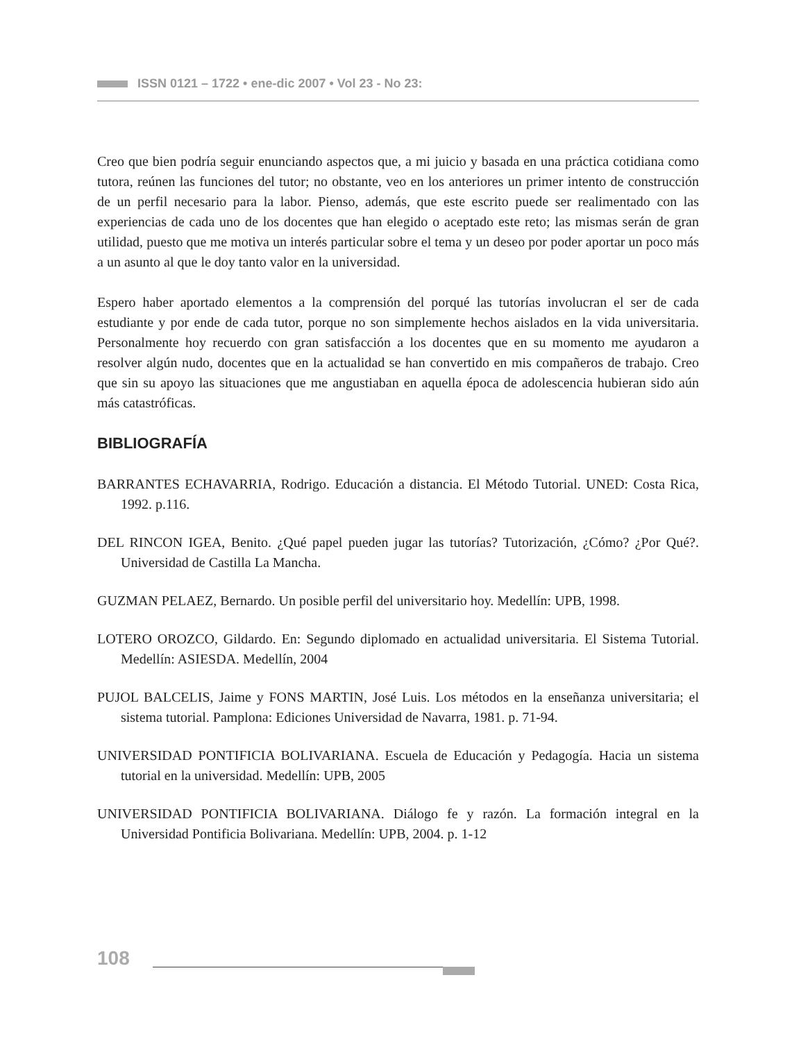ISSN 0121 – 1722 • ene-dic 2007 • Vol 23 - No 23:
Creo que bien podría seguir enunciando aspectos que, a mi juicio y basada en una práctica cotidiana como tutora, reúnen las funciones del tutor; no obstante, veo en los anteriores un primer intento de construcción de un perfil necesario para la labor. Pienso, además, que este escrito puede ser realimentado con las experiencias de cada uno de los docentes que han elegido o aceptado este reto; las mismas serán de gran utilidad, puesto que me motiva un interés particular sobre el tema y un deseo por poder aportar un poco más a un asunto al que le doy tanto valor en la universidad.
Espero haber aportado elementos a la comprensión del porqué las tutorías involucran el ser de cada estudiante y por ende de cada tutor, porque no son simplemente hechos aislados en la vida universitaria. Personalmente hoy recuerdo con gran satisfacción a los docentes que en su momento me ayudaron a resolver algún nudo, docentes que en la actualidad se han convertido en mis compañeros de trabajo. Creo que sin su apoyo las situaciones que me angustiaban en aquella época de adolescencia hubieran sido aún más catastróficas.
BIBLIOGRAFÍA
BARRANTES ECHAVARRIA, Rodrigo. Educación a distancia. El Método Tutorial. UNED: Costa Rica, 1992. p.116.
DEL RINCON IGEA, Benito. ¿Qué papel pueden jugar las tutorías? Tutorización, ¿Cómo? ¿Por Qué?. Universidad de Castilla La Mancha.
GUZMAN PELAEZ, Bernardo. Un posible perfil del universitario hoy. Medellín: UPB, 1998.
LOTERO OROZCO, Gildardo. En: Segundo diplomado en actualidad universitaria. El Sistema Tutorial. Medellín: ASIESDA. Medellín, 2004
PUJOL BALCELIS, Jaime y FONS MARTIN, José Luis. Los métodos en la enseñanza universitaria; el sistema tutorial. Pamplona: Ediciones Universidad de Navarra, 1981. p. 71-94.
UNIVERSIDAD PONTIFICIA BOLIVARIANA. Escuela de Educación y Pedagogía. Hacia un sistema tutorial en la universidad. Medellín: UPB, 2005
UNIVERSIDAD PONTIFICIA BOLIVARIANA. Diálogo fe y razón. La formación integral en la Universidad Pontificia Bolivariana. Medellín: UPB, 2004. p. 1-12
108